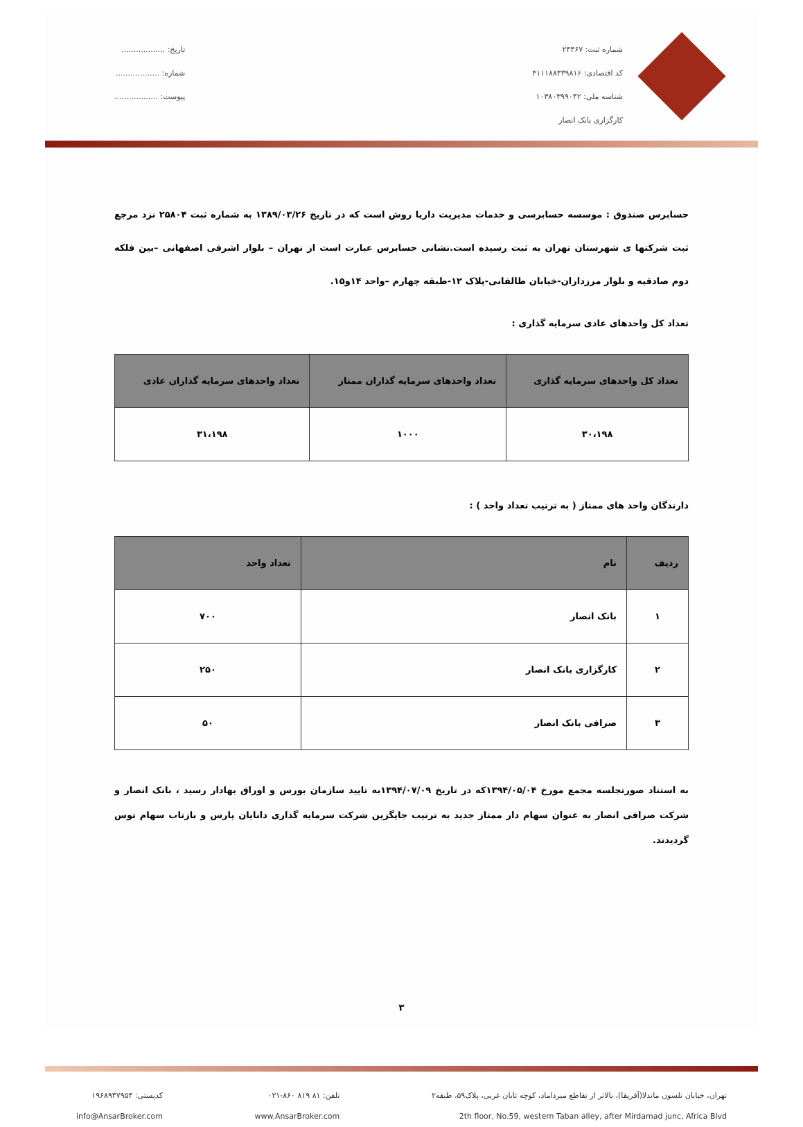شماره ثبت: ۲۴۴۶۷
کد اقتصادی: ۴۱۱۱۸۸۳۳۹۸۱۶
شناسه ملی: ۱۰۳۸۰۳۹۹۰۴۲
کارگزاری بانک انصار
تاریخ: ..................
شماره: ..................
پیوست: ..................
حسابرس صندوق : موسسه حسابرسی و خدمات مدیریت داریا روش است که در تاریخ ۱۳۸۹/۰۳/۲۶ به شماره ثبت ۲۵۸۰۴ نزد مرجع ثبت شرکتها ی شهرستان تهران به ثبت رسیده است.نشانی حسابرس عبارت است از تهران – بلوار اشرفی اصفهانی –بین فلکه دوم صادقیه و بلوار مرزداران-خیابان طالقانی-پلاک ۱۲-طبقه چهارم –واحد ۱۴و۱۵.
تعداد کل واحدهای عادی سرمایه گذاری :
| تعداد کل واحدهای سرمایه گذاری | تعداد واحدهای سرمایه گذاران ممتاز | تعداد واحدهای سرمایه گذاران عادی |
| --- | --- | --- |
| ۳۰،۱۹۸ | ۱۰۰۰ | ۳۱،۱۹۸ |
دارندگان واحد های ممتاز ( به ترتیب تعداد واحد ) :
| ردیف | نام | تعداد واحد |
| --- | --- | --- |
| ۱ | بانک انصار | ۷۰۰ |
| ۲ | کارگزاری بانک انصار | ۲۵۰ |
| ۳ | صرافی بانک انصار | ۵۰ |
به استناد صورتجلسه مجمع مورخ ۱۳۹۴/۰۵/۰۴که در تاریخ ۱۳۹۴/۰۷/۰۹به تایید سازمان بورس و اوراق بهادار رسید ، بانک انصار و شرکت صرافی انصار به عنوان سهام دار ممتاز جدید به ترتیب جایگزین شرکت سرمایه گذاری دانایان پارس و بازتاب سهام توس گردیدند.
۳
تهران، خیابان نلسون ماندلا(آفریقا)، بالاتر از تقاطع میرداماد، کوچه تابان غربی، پلاک۵۹، طبقه۲
2th floor, No.59, western Taban alley, after Mirdamad junc, Africa Blvd
تلفن: ۸۱ ۸۱۹ ۸۶۰-۰۲۱
www.AnsarBroker.com
کدپستی: ۱۹۶۸۹۴۷۹۵۴
info@AnsarBroker.com